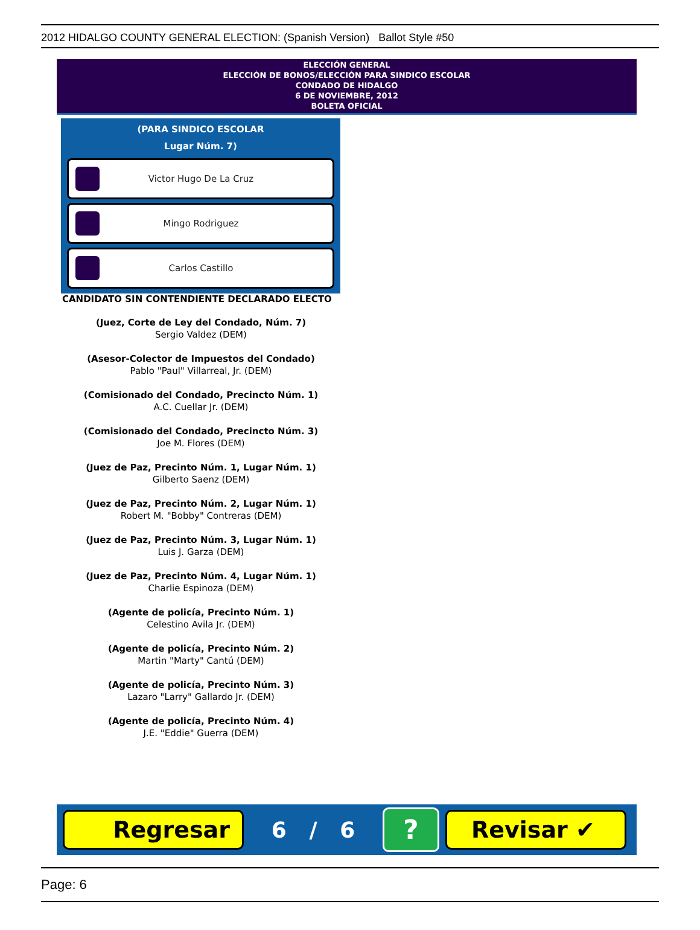2012 HIDALGO COUNTY GENERAL ELECTION: (Spanish Version) Ballot Style #50
ELECCIÓN GENERAL
ELECCIÓN DE BONOS/ELECCIÓN PARA SINDICO ESCOLAR
CONDADO DE HIDALGO
6 DE NOVIEMBRE, 2012
BOLETA OFICIAL
(PARA SINDICO ESCOLAR
Lugar Núm. 7)
Victor Hugo De La Cruz
Mingo Rodriguez
Carlos Castillo
CANDIDATO SIN CONTENDIENTE DECLARADO ELECTO
(Juez, Corte de Ley del Condado, Núm. 7)
Sergio Valdez (DEM)
(Asesor-Colector de Impuestos del Condado)
Pablo "Paul" Villarreal, Jr. (DEM)
(Comisionado del Condado, Precincto Núm. 1)
A.C. Cuellar Jr. (DEM)
(Comisionado del Condado, Precincto Núm. 3)
Joe M. Flores (DEM)
(Juez de Paz, Precinto Núm. 1, Lugar Núm. 1)
Gilberto Saenz (DEM)
(Juez de Paz, Precinto Núm. 2, Lugar Núm. 1)
Robert M. "Bobby" Contreras (DEM)
(Juez de Paz, Precinto Núm. 3, Lugar Núm. 1)
Luis J. Garza (DEM)
(Juez de Paz, Precinto Núm. 4, Lugar Núm. 1)
Charlie Espinoza (DEM)
(Agente de policía, Precinto Núm. 1)
Celestino Avila Jr. (DEM)
(Agente de policía, Precinto Núm. 2)
Martin "Marty" Cantú (DEM)
(Agente de policía, Precinto Núm. 3)
Lazaro "Larry" Gallardo Jr. (DEM)
(Agente de policía, Precinto Núm. 4)
J.E. "Eddie" Guerra (DEM)
Regresar
6 / 6
?
Revisar ✔
Page: 6